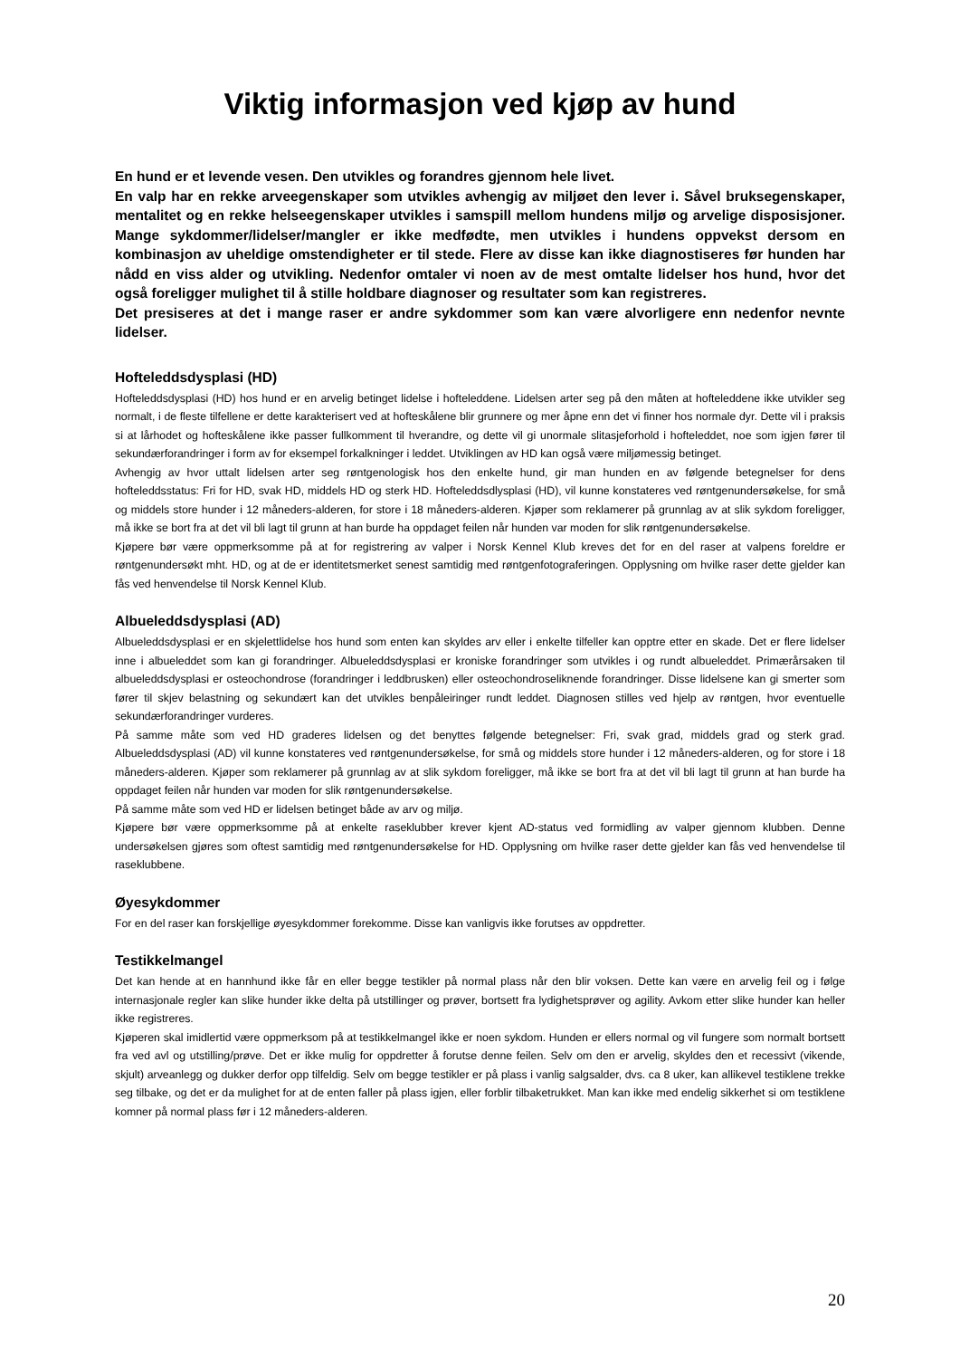Viktig informasjon ved kjøp av hund
En hund er et levende vesen. Den utvikles og forandres gjennom hele livet.
En valp har en rekke arveegenskaper som utvikles avhengig av miljøet den lever i. Såvel bruksegenskaper, mentalitet og en rekke helseegenskaper utvikles i samspill mellom hundens miljø og arvelige disposisjoner. Mange sykdommer/lidelser/mangler er ikke medfødte, men utvikles i hundens oppvekst dersom en kombinasjon av uheldige omstendigheter er til stede. Flere av disse kan ikke diagnostiseres før hunden har nådd en viss alder og utvikling. Nedenfor omtaler vi noen av de mest omtalte lidelser hos hund, hvor det også foreligger mulighet til å stille holdbare diagnoser og resultater som kan registreres.
Det presiseres at det i mange raser er andre sykdommer som kan være alvorligere enn nedenfor nevnte lidelser.
Hofteleddsdysplasi (HD)
Hofteleddsdysplasi (HD) hos hund er en arvelig betinget lidelse i hofteleddene. Lidelsen arter seg på den måten at hofteleddene ikke utvikler seg normalt, i de fleste tilfellene er dette karakterisert ved at hofteskålene blir grunnere og mer åpne enn det vi finner hos normale dyr. Dette vil i praksis si at lårhodet og hofteskålene ikke passer fullkomment til hverandre, og dette vil gi unormale slitasjeforhold i hofteleddet, noe som igjen fører til sekundærforandringer i form av for eksempel forkalkninger i leddet. Utviklingen av HD kan også være miljømessig betinget.
Avhengig av hvor uttalt lidelsen arter seg røntgenologisk hos den enkelte hund, gir man hunden en av følgende betegnelser for dens hofteleddsstatus: Fri for HD, svak HD, middels HD og sterk HD. Hofteleddsdlysplasi (HD), vil kunne konstateres ved røntgenundersøkelse, for små og middels store hunder i 12 måneders-alderen, for store i 18 måneders-alderen. Kjøper som reklamerer på grunnlag av at slik sykdom foreligger, må ikke se bort fra at det vil bli lagt til grunn at han burde ha oppdaget feilen når hunden var moden for slik røntgenundersøkelse.
Kjøpere bør være oppmerksomme på at for registrering av valper i Norsk Kennel Klub kreves det for en del raser at valpens foreldre er røntgenundersøkt mht. HD, og at de er identitetsmerket senest samtidig med røntgenfotograferingen. Opplysning om hvilke raser dette gjelder kan fås ved henvendelse til Norsk Kennel Klub.
Albueleddsdysplasi (AD)
Albueleddsdysplasi er en skjelettlidelse hos hund som enten kan skyldes arv eller i enkelte tilfeller kan opptre etter en skade. Det er flere lidelser inne i albueleddet som kan gi forandringer. Albueleddsdysplasi er kroniske forandringer som utvikles i og rundt albueleddet. Primærårsaken til albueleddsdysplasi er osteochondrose (forandringer i leddbrusken) eller osteochondroseliknende forandringer. Disse lidelsene kan gi smerter som fører til skjev belastning og sekundært kan det utvikles benpåleiringer rundt leddet. Diagnosen stilles ved hjelp av røntgen, hvor eventuelle sekundærforandringer vurderes.
På samme måte som ved HD graderes lidelsen og det benyttes følgende betegnelser: Fri, svak grad, middels grad og sterk grad. Albueleddsdysplasi (AD) vil kunne konstateres ved røntgenundersøkelse, for små og middels store hunder i 12 måneders-alderen, og for store i 18 måneders-alderen. Kjøper som reklamerer på grunnlag av at slik sykdom foreligger, må ikke se bort fra at det vil bli lagt til grunn at han burde ha oppdaget feilen når hunden var moden for slik røntgenundersøkelse.
På samme måte som ved HD er lidelsen betinget både av arv og miljø.
Kjøpere bør være oppmerksomme på at enkelte raseklubber krever kjent AD-status ved formidling av valper gjennom klubben. Denne undersøkelsen gjøres som oftest samtidig med røntgenundersøkelse for HD. Opplysning om hvilke raser dette gjelder kan fås ved henvendelse til raseklubbene.
Øyesykdommer
For en del raser kan forskjellige øyesykdommer forekomme. Disse kan vanligvis ikke forutses av oppdretter.
Testikkelmangel
Det kan hende at en hannhund ikke får en eller begge testikler på normal plass når den blir voksen. Dette kan være en arvelig feil og i følge internasjonale regler kan slike hunder ikke delta på utstillinger og prøver, bortsett fra lydighetsprøver og agility. Avkom etter slike hunder kan heller ikke registreres.
Kjøperen skal imidlertid være oppmerksom på at testikkelmangel ikke er noen sykdom. Hunden er ellers normal og vil fungere som normalt bortsett fra ved avl og utstilling/prøve. Det er ikke mulig for oppdretter å forutse denne feilen. Selv om den er arvelig, skyldes den et recessivt (vikende, skjult) arveanlegg og dukker derfor opp tilfeldig. Selv om begge testikler er på plass i vanlig salgsalder, dvs. ca 8 uker, kan allikevel testiklene trekke seg tilbake, og det er da mulighet for at de enten faller på plass igjen, eller forblir tilbaketrukket. Man kan ikke med endelig sikkerhet si om testiklene komner på normal plass før i 12 måneders-alderen.
20